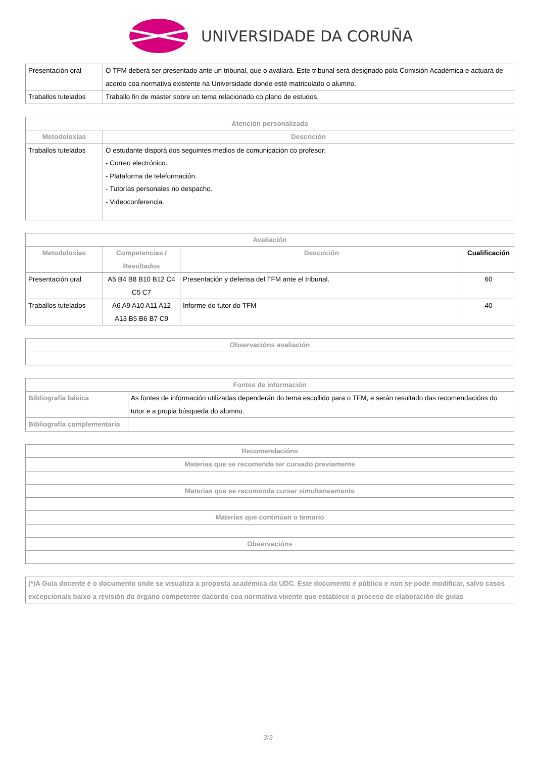UNIVERSIDADE DA CORUÑA
| Presentación oral | O TFM deberá ser presentado ante un tribunal, que o avaliará. Este tribunal será designado pola Comisión Académica e actuará de acordo coa normativa existente na Universidade donde esté matriculado o alumno. |
| Traballos tutelados | Traballo fin de master sobre un tema relacionado co plano de estudos. |
| Atención personalizada | |
| --- | --- |
| Metodoloxías | Descrición |
| Traballos tutelados | O estudante disporá dos seguintes medios de comunicación co profesor: - Correo electrónico. - Plataforma de teleformación. - Tutorías personales no despacho. - Videoconferencia. |
| Avaliación | | | |
| --- | --- | --- | --- |
| Metodoloxías | Competencias / Resultados | Descrición | Cualificación |
| Presentación oral | A5 B4 B8 B10 B12 C4 C5 C7 | Presentación y defensa del TFM ante el tribunal. | 60 |
| Traballos tutelados | A6 A9 A10 A11 A12 A13 B5 B6 B7 C9 | Informe do tutor do TFM | 40 |
| Observacións avaliación |
| --- |
| Fontes de información | |
| --- | --- |
| Bibliografía básica | As fontes de información utilizadas dependerán do tema escollido para o TFM, e serán resultado das recomendacións do tutor e a propia búsqueda do alumno. |
| Bibliografía complementaria | |
| Recomendacións |
| --- |
| Materias que se recomenda ter cursado previamente |
| Materias que se recomenda cursar simultaneamente |
| Materias que continúan o temario |
| Observacións |
| (*)A Guía docente é o documento onde se visualiza a proposta académica da UDC. Este documento é público e non se pode modificar, salvo casos excepcionais baixo a revisión do órgano competente dacordo coa normativa vixente que establece o proceso de elaboración de guías |
3/3